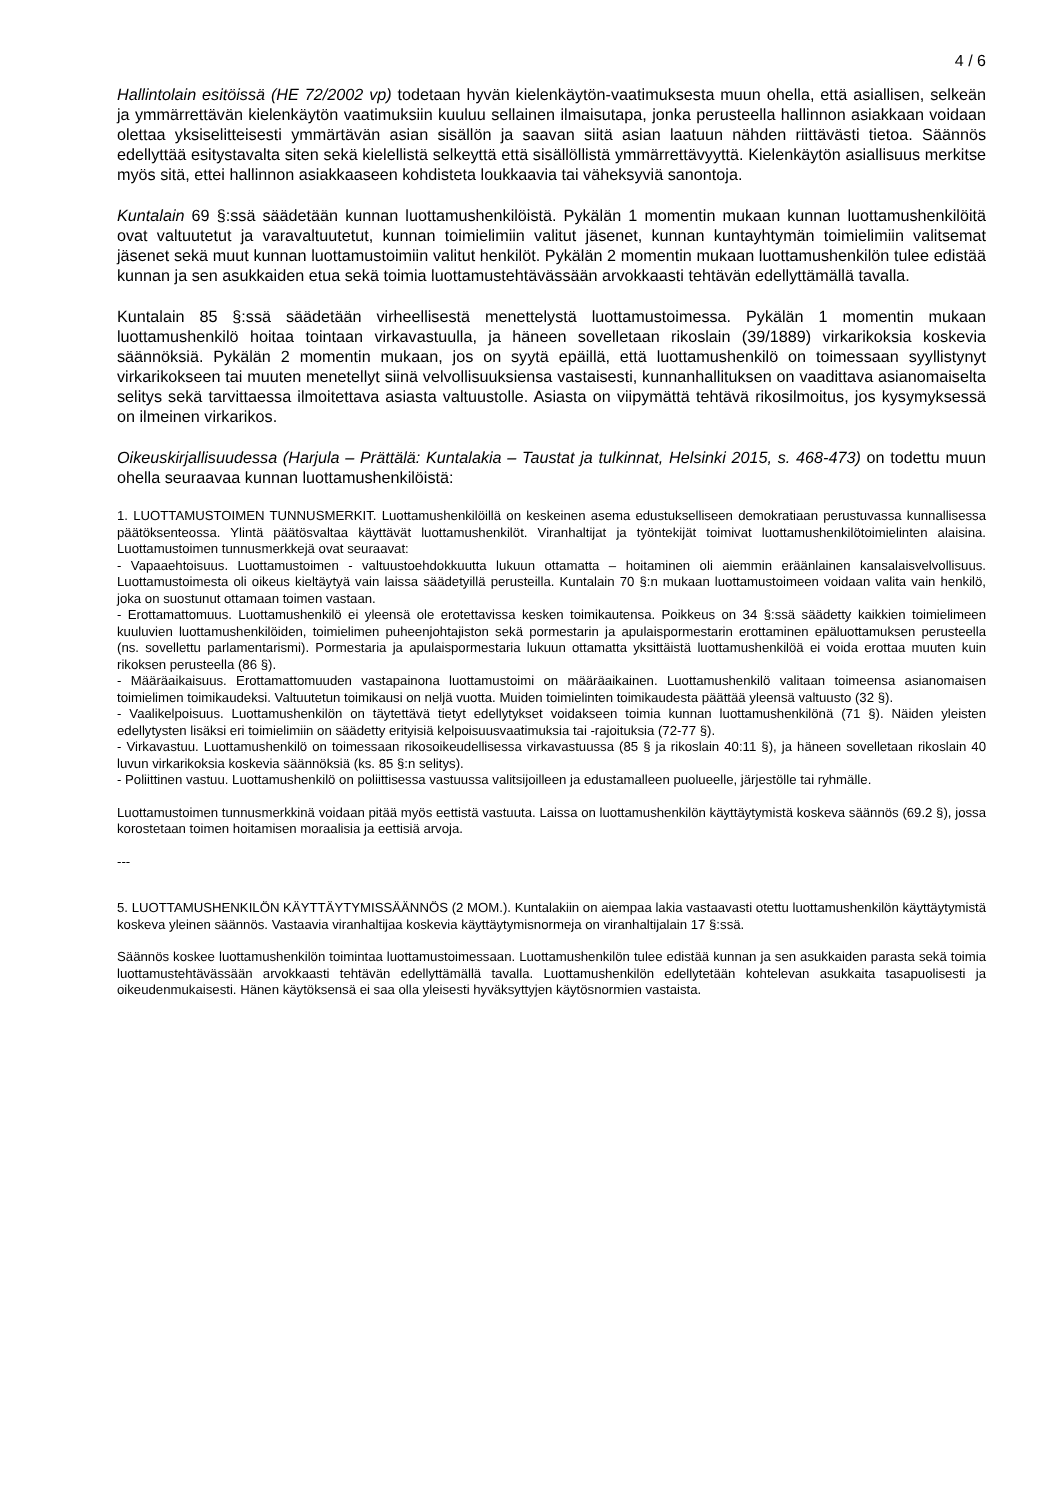4 / 6
Hallintolain esitöissä (HE 72/2002 vp) todetaan hyvän kielenkäytön-vaatimuksesta muun ohella, että asiallisen, selkeän ja ymmärrettävän kielenkäytön vaatimuksiin kuuluu sellainen ilmaisutapa, jonka perusteella hallinnon asiakkaan voidaan olettaa yksiselitteisesti ymmärtävän asian sisällön ja saavan siitä asian laatuun nähden riittävästi tietoa. Säännös edellyttää esitystavalta siten sekä kielellistä selkeyttä että sisällöllistä ymmärrettävyyttä. Kielenkäytön asiallisuus merkitse myös sitä, ettei hallinnon asiakkaaseen kohdisteta loukkaavia tai väheksyviä sanontoja.
Kuntalain 69 §:ssä säädetään kunnan luottamushenkilöistä. Pykälän 1 momentin mukaan kunnan luottamushenkilöitä ovat valtuutetut ja varavaltuutetut, kunnan toimielimiin valitut jäsenet, kunnan kuntayhtymän toimielimiin valitsemat jäsenet sekä muut kunnan luottamustoimiin valitut henkilöt. Pykälän 2 momentin mukaan luottamushenkilön tulee edistää kunnan ja sen asukkaiden etua sekä toimia luottamustehtävässään arvokkaasti tehtävän edellyttämällä tavalla.
Kuntalain 85 §:ssä säädetään virheellisestä menettelystä luottamustoimessa. Pykälän 1 momentin mukaan luottamushenkilö hoitaa tointaan virkavastuulla, ja häneen sovelletaan rikoslain (39/1889) virkarikoksia koskevia säännöksiä. Pykälän 2 momentin mukaan, jos on syytä epäillä, että luottamushenkilö on toimessaan syyllistynyt virkarikokseen tai muuten menetellyt siinä velvollisuuksiensa vastaisesti, kunnanhallituksen on vaadittava asianomaiselta selitys sekä tarvittaessa ilmoitettava asiasta valtuustolle. Asiasta on viipymättä tehtävä rikosilmoitus, jos kysymyksessä on ilmeinen virkarikos.
Oikeuskirjallisuudessa (Harjula – Prättälä: Kuntalakia – Taustat ja tulkinnat, Helsinki 2015, s. 468-473) on todettu muun ohella seuraavaa kunnan luottamushenkilöistä:
1. LUOTTAMUSTOIMEN TUNNUSMERKIT. Luottamushenkilöillä on keskeinen asema edustukselliseen demokratiaan perustuvassa kunnallisessa päätöksenteossa. Ylintä päätösvaltaa käyttävät luottamushenkilöt. Viranhaltijat ja työntekijät toimivat luottamushenkilötoimielinten alaisina. Luottamustoimen tunnusmerkkejä ovat seuraavat:
- Vapaaehtoisuus. Luottamustoimen - valtuustoehdokkuutta lukuun ottamatta – hoitaminen oli aiemmin eräänlainen kansalaisvelvollisuus. Luottamustoimesta oli oikeus kieltäytyä vain laissa säädetyillä perusteilla. Kuntalain 70 §:n mukaan luottamustoimeen voidaan valita vain henkilö, joka on suostunut ottamaan toimen vastaan.
- Erottamattomuus. Luottamushenkilö ei yleensä ole erotettavissa kesken toimikautensa. Poikkeus on 34 §:ssä säädetty kaikkien toimielimeen kuuluvien luottamushenkilöiden, toimielimen puheenjohtajiston sekä pormestarin ja apulaispormestarin erottaminen epäluottamuksen perusteella (ns. sovellettu parlamentarismi). Pormestaria ja apulaispormestaria lukuun ottamatta yksittäistä luottamushenkilöä ei voida erottaa muuten kuin rikoksen perusteella (86 §).
- Määräaikaisuus. Erottamattomuuden vastapainona luottamustoimi on määräaikainen. Luottamushenkilö valitaan toimeensa asianomaisen toimielimen toimikaudeksi. Valtuutetun toimikausi on neljä vuotta. Muiden toimielinten toimikaudesta päättää yleensä valtuusto (32 §).
- Vaalikelpoisuus. Luottamushenkilön on täytettävä tietyt edellytykset voidakseen toimia kunnan luottamushenkilönä (71 §). Näiden yleisten edellytysten lisäksi eri toimielimiin on säädetty erityisiä kelpoisuusvaatimuksia tai -rajoituksia (72-77 §).
- Virkavastuu. Luottamushenkilö on toimessaan rikosoikeudellisessa virkavastuussa (85 § ja rikoslain 40:11 §), ja häneen sovelletaan rikoslain 40 luvun virkarikoksia koskevia säännöksiä (ks. 85 §:n selitys).
- Poliittinen vastuu. Luottamushenkilö on poliittisessa vastuussa valitsijoilleen ja edustamalleen puolueelle, järjestölle tai ryhmälle.
Luottamustoimen tunnusmerkkinä voidaan pitää myös eettistä vastuuta. Laissa on luottamushenkilön käyttäytymistä koskeva säännös (69.2 §), jossa korostetaan toimen hoitamisen moraalisia ja eettisiä arvoja.
---
5. LUOTTAMUSHENKILÖN KÄYTTÄYTYMISSÄÄNNÖS (2 MOM.). Kuntalakiin on aiempaa lakia vastaavasti otettu luottamushenkilön käyttäytymistä koskeva yleinen säännös. Vastaavia viranhaltijaa koskevia käyttäytymisnormeja on viranhaltijalain 17 §:ssä.
Säännös koskee luottamushenkilön toimintaa luottamustoimessaan. Luottamushenkilön tulee edistää kunnan ja sen asukkaiden parasta sekä toimia luottamustehtävässään arvokkaasti tehtävän edellyttämällä tavalla. Luottamushenkilön edellytetään kohtelevan asukkaita tasapuolisesti ja oikeudenmukaisesti. Hänen käytöksensä ei saa olla yleisesti hyväksyttyjen käytösnormien vastaista.